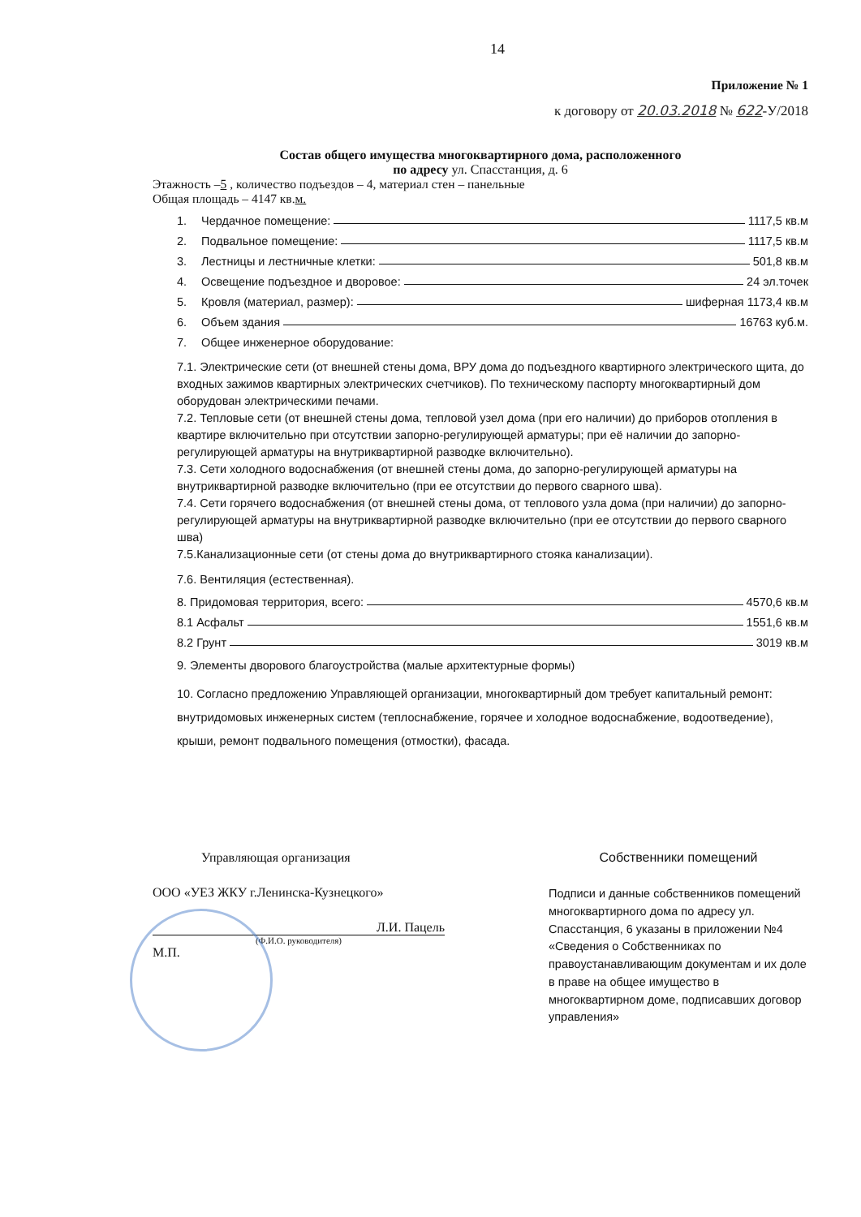14
Приложение № 1
к договору от 20.03.2018 № 622-У/2018
Состав общего имущества многоквартирного дома, расположенного
по адресу ул. Спасстанция, д. 6
Этажность –5 , количество подъездов – 4, материал стен – панельные
Общая площадь – 4147 кв.м.
1. Чердачное помещение: 1117,5 кв.м
2. Подвальное помещение: 1117,5 кв.м
3. Лестницы и лестничные клетки: 501,8 кв.м
4. Освещение подъездное и дворовое: 24 эл.точек
5. Кровля (материал, размер): шиферная 1173,4 кв.м
6. Объем здания 16763 куб.м.
7. Общее инженерное оборудование:
7.1. Электрические сети (от внешней стены дома, ВРУ дома до подъездного квартирного электрического щита, до входных зажимов квартирных электрических счетчиков). По техническому паспорту многоквартирный дом оборудован электрическими печами.
7.2. Тепловые сети (от внешней стены дома, тепловой узел дома (при его наличии) до приборов отопления в квартире включительно при отсутствии запорно-регулирующей арматуры; при её наличии до запорно-регулирующей арматуры на внутриквартирной разводке включительно).
7.3. Сети холодного водоснабжения (от внешней стены дома, до запорно-регулирующей арматуры на внутриквартирной разводке включительно (при ее отсутствии до первого сварного шва).
7.4. Сети горячего водоснабжения (от внешней стены дома, от теплового узла дома (при наличии) до запорно-регулирующей арматуры на внутриквартирной разводке включительно (при ее отсутствии до первого сварного шва)
7.5.Канализационные сети (от стены дома до внутриквартирного стояка канализации).
7.6. Вентиляция (естественная).
8. Придомовая территория, всего: 4570,6 кв.м
8.1 Асфальт 1551,6 кв.м
8.2 Грунт 3019 кв.м
9. Элементы дворового благоустройства (малые архитектурные формы)
10. Согласно предложению Управляющей организации, многоквартирный дом требует капитальный ремонт: внутридомовых инженерных систем (теплоснабжение, горячее и холодное водоснабжение, водоотведение), крыши, ремонт подвального помещения (отмостки), фасада.
Управляющая организация
ООО «УЕЗ ЖКУ г.Ленинска-Кузнецкого»
Л.И. Пацель
(Ф.И.О. руководителя)
М.П.
Собственники помещений
Подписи и данные собственников помещений многоквартирного дома по адресу ул. Спасстанция, 6 указаны в приложении №4 «Сведения о Собственниках по правоустанавливающим документам и их доле в праве на общее имущество в многоквартирном доме, подписавших договор управления»